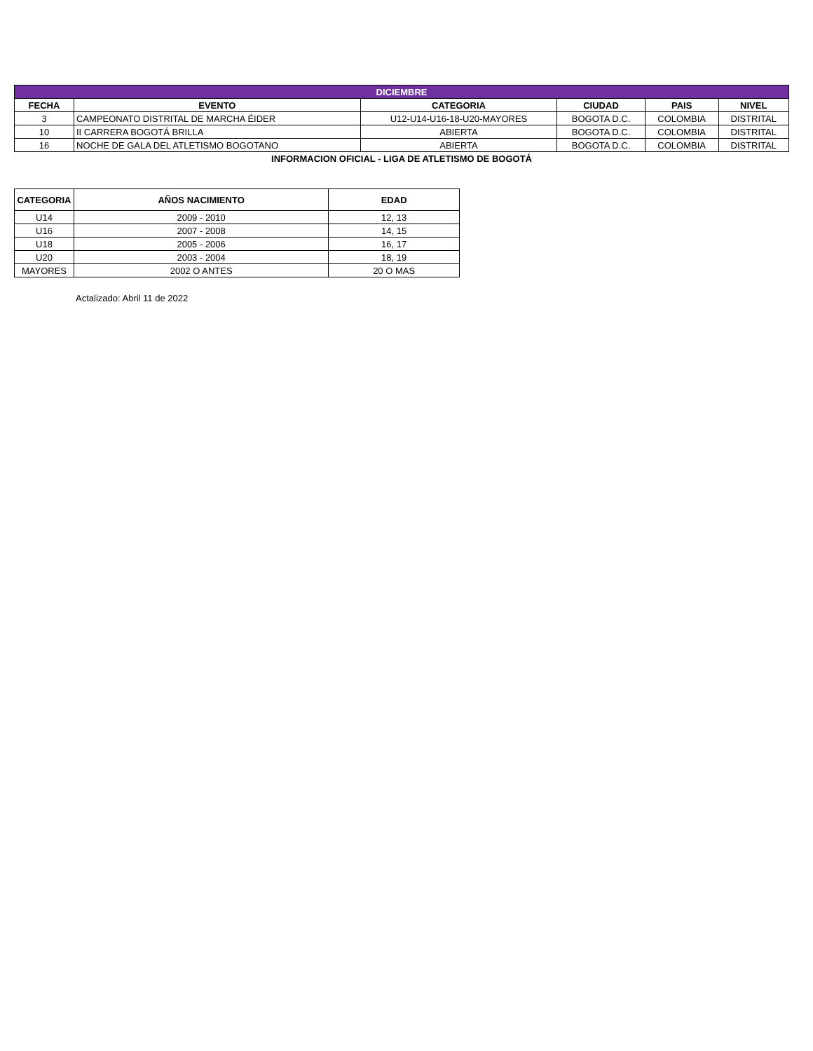| DICIEMBRE | | | | | |
| --- | --- | --- | --- | --- | --- |
| FECHA | EVENTO | CATEGORIA | CIUDAD | PAIS | NIVEL |
| 3 | CAMPEONATO DISTRITAL DE MARCHA ÉIDER | U12-U14-U16-18-U20-MAYORES | BOGOTA D.C. | COLOMBIA | DISTRITAL |
| 10 | II CARRERA BOGOTÁ BRILLA | ABIERTA | BOGOTA D.C. | COLOMBIA | DISTRITAL |
| 16 | NOCHE DE GALA DEL ATLETISMO BOGOTANO | ABIERTA | BOGOTA D.C. | COLOMBIA | DISTRITAL |
| INFORMACION OFICIAL - LIGA DE ATLETISMO DE BOGOTÁ | | | | | |
| CATEGORIA | AÑOS NACIMIENTO | EDAD |
| --- | --- | --- |
| U14 | 2009 - 2010 | 12, 13 |
| U16 | 2007 - 2008 | 14, 15 |
| U18 | 2005 - 2006 | 16, 17 |
| U20 | 2003 - 2004 | 18, 19 |
| MAYORES | 2002 O ANTES | 20 O MAS |
Actalizado: Abril 11 de 2022